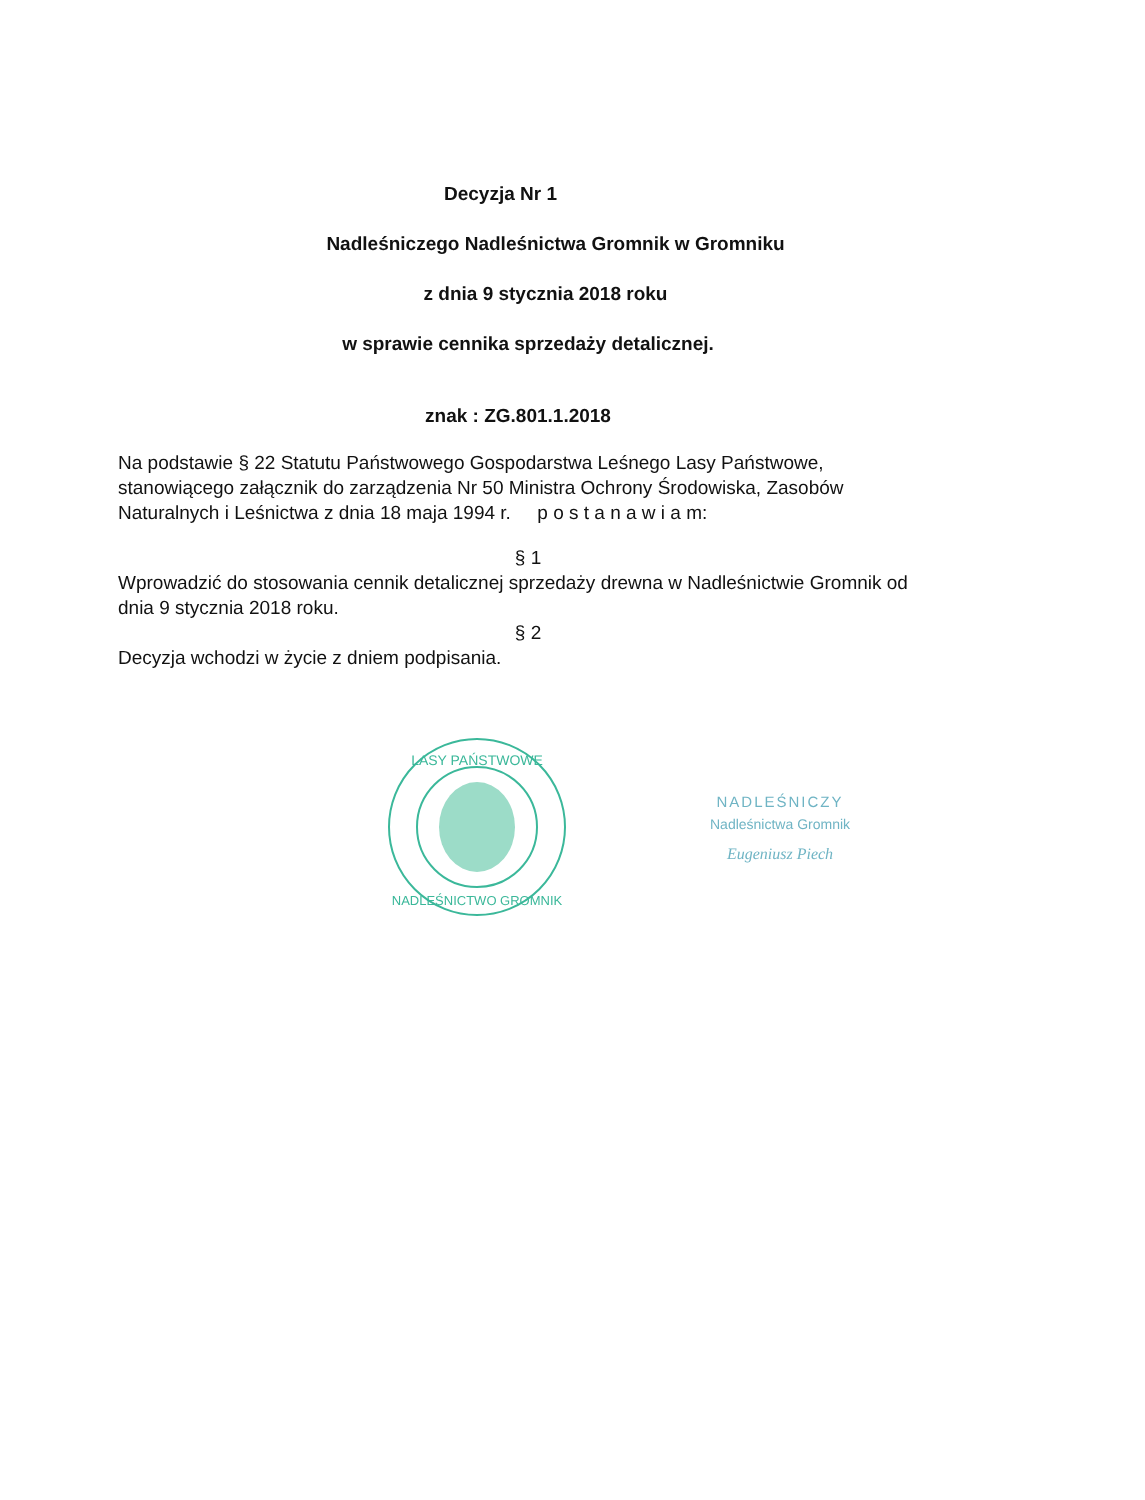Decyzja Nr 1
Nadleśniczego Nadleśnictwa Gromnik w Gromniku
z dnia 9 stycznia 2018 roku
w sprawie cennika sprzedaży detalicznej.
znak : ZG.801.1.2018
Na podstawie § 22 Statutu Państwowego Gospodarstwa Leśnego Lasy Państwowe, stanowiącego załącznik do zarządzenia Nr 50 Ministra Ochrony Środowiska, Zasobów Naturalnych i Leśnictwa z dnia 18 maja 1994 r. p o s t a n a w i a m:
§ 1
Wprowadzić do stosowania cennik detalicznej sprzedaży drewna w Nadleśnictwie Gromnik od dnia 9 stycznia 2018 roku.
§ 2
Decyzja wchodzi w życie z dniem podpisania.
LASY PAŃSTWOWE
NADLEŚNICTWO GROMNIK
NADLEŚNICZY
Nadleśnictwa Gromnik
Eugeniusz Piech